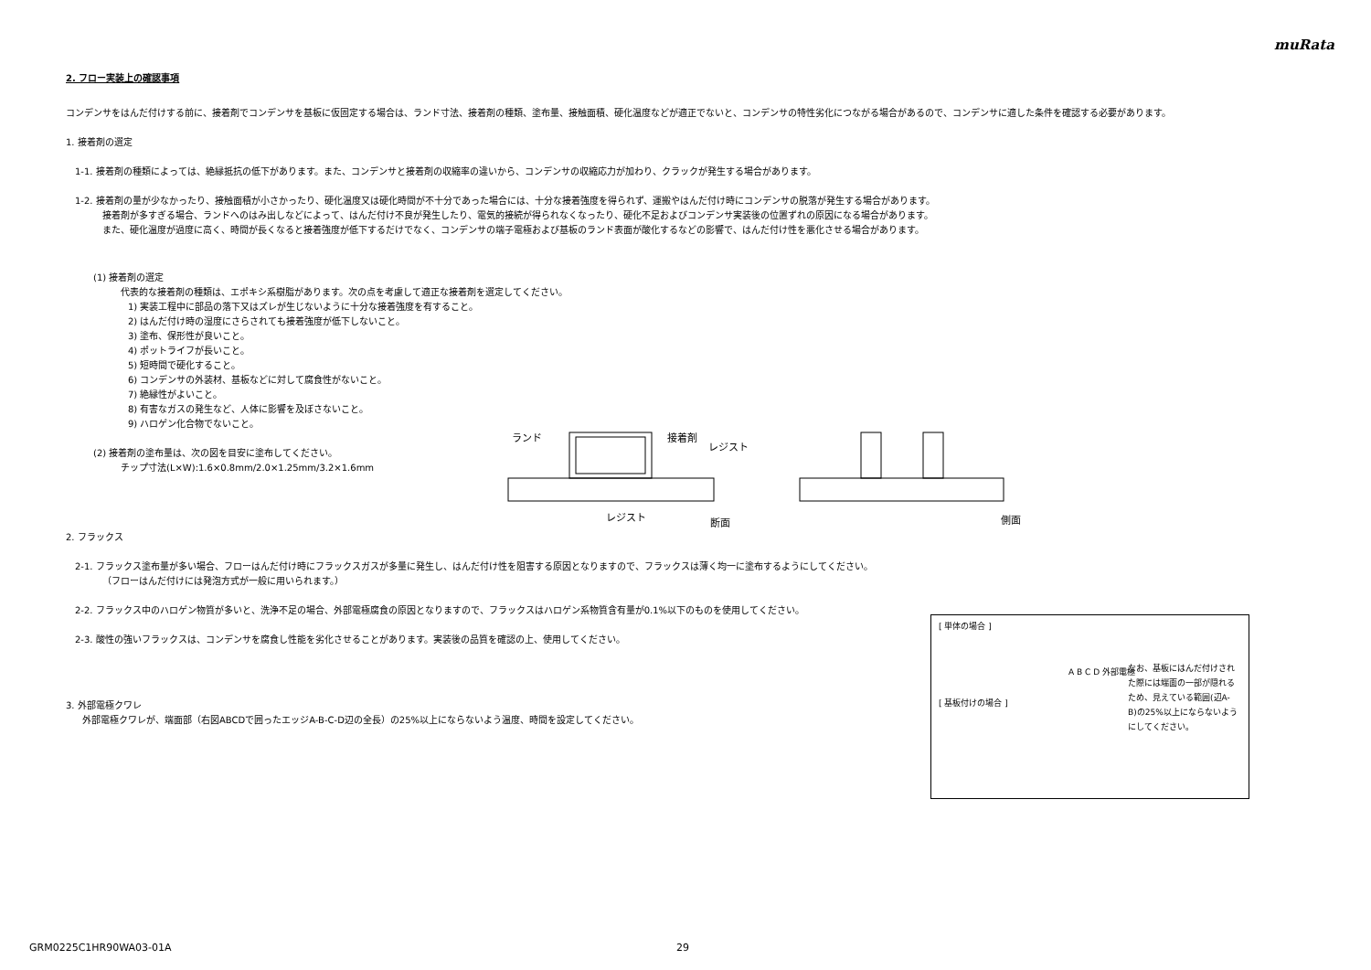muRata
2. フロー実装上の確認事項
コンデンサをはんだ付けする前に、接着剤でコンデンサを基板に仮固定する場合は、ランド寸法、接着剤の種類、塗布量、接触面積、硬化温度などが適正でないと、コンデンサの特性劣化につながる場合があるので、コンデンサに適した条件を確認する必要があります。
1. 接着剤の選定
1-1. 接着剤の種類によっては、絶縁抵抗の低下があります。また、コンデンサと接着剤の収縮率の違いから、コンデンサの収縮応力が加わり、クラックが発生する場合があります。
1-2. 接着剤の量が少なかったり、接触面積が小さかったり、硬化温度又は硬化時間が不十分であった場合には、十分な接着強度を得られず、運搬やはんだ付け時にコンデンサの脱落が発生する場合があります。
接着剤が多すぎる場合、ランドへのはみ出しなどによって、はんだ付け不良が発生したり、電気的接続が得られなくなったり、硬化不足およびコンデンサ実装後の位置ずれの原因になる場合があります。
また、硬化温度が過度に高く、時間が長くなると接着強度が低下するだけでなく、コンデンサの端子電極および基板のランド表面が酸化するなどの影響で、はんだ付け性を悪化させる場合があります。
(1) 接着剤の選定
代表的な接着剤の種類は、エポキシ系樹脂があります。次の点を考慮して適正な接着剤を選定してください。
1) 実装工程中に部品の落下又はズレが生じないように十分な接着強度を有すること。
2) はんだ付け時の湿度にさらされても接着強度が低下しないこと。
3) 塗布、保形性が良いこと。
4) ポットライフが長いこと。
5) 短時間で硬化すること。
6) コンデンサの外装材、基板などに対して腐食性がないこと。
7) 絶縁性がよいこと。
8) 有害なガスの発生など、人体に影響を及ぼさないこと。
9) ハロゲン化合物でないこと。
(2) 接着剤の塗布量は、次の図を目安に塗布してください。
チップ寸法(L×W):1.6×0.8mm/2.0×1.25mm/3.2×1.6mm
2. フラックス
2-1. フラックス塗布量が多い場合、フローはんだ付け時にフラックスガスが多量に発生し、はんだ付け性を阻害する原因となりますので、フラックスは薄く均一に塗布するようにしてください。
（フローはんだ付けには発泡方式が一般に用いられます。）
2-2. フラックス中のハロゲン物質が多いと、洗浄不足の場合、外部電極腐食の原因となりますので、フラックスはハロゲン系物質含有量が0.1%以下のものを使用してください。
2-3. 酸性の強いフラックスは、コンデンサを腐食し性能を劣化させることがあります。実装後の品質を確認の上、使用してください。
3. 外部電極クワレ
外部電極クワレが、端面部（右図ABCDで囲ったエッジA-B-C-D辺の全長）の25%以上にならないよう温度、時間を設定してください。
ランド
接着剤
レジスト
レジスト
断面
側面
[ 単体の場合 ]
A B C D 外部電極
[ 基板付けの場合 ]
なお、基板にはんだ付けされた際には端面の一部が隠れるため、見えている範囲(辺A-B)の25%以上にならないようにしてください。
GRM0225C1HR90WA03-01A 29